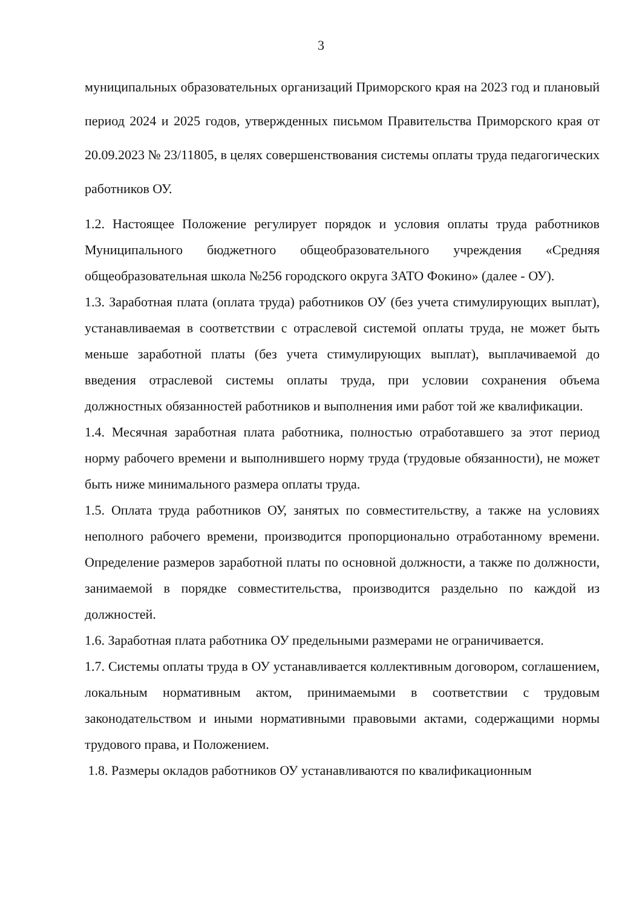3
муниципальных образовательных организаций Приморского края на 2023 год и плановый период 2024 и 2025 годов, утвержденных письмом Правительства Приморского края от 20.09.2023 № 23/11805, в целях совершенствования системы оплаты труда педагогических работников ОУ.
1.2. Настоящее Положение регулирует порядок и условия оплаты труда работников Муниципального бюджетного общеобразовательного учреждения «Средняя общеобразовательная школа №256 городского округа ЗАТО Фокино» (далее - ОУ).
1.3. Заработная плата (оплата труда) работников ОУ (без учета стимулирующих выплат), устанавливаемая в соответствии с отраслевой системой оплаты труда, не может быть меньше заработной платы (без учета стимулирующих выплат), выплачиваемой до введения отраслевой системы оплаты труда, при условии сохранения объема должностных обязанностей работников и выполнения ими работ той же квалификации.
1.4. Месячная заработная плата работника, полностью отработавшего за этот период норму рабочего времени и выполнившего норму труда (трудовые обязанности), не может быть ниже минимального размера оплаты труда.
1.5. Оплата труда работников ОУ, занятых по совместительству, а также на условиях неполного рабочего времени, производится пропорционально отработанному времени. Определение размеров заработной платы по основной должности, а также по должности, занимаемой в порядке совместительства, производится раздельно по каждой из должностей.
1.6. Заработная плата работника ОУ предельными размерами не ограничивается.
1.7. Системы оплаты труда в ОУ устанавливается коллективным договором, соглашением, локальным нормативным актом, принимаемыми в соответствии с трудовым законодательством и иными нормативными правовыми актами, содержащими нормы трудового права, и Положением.
1.8. Размеры окладов работников ОУ устанавливаются по квалификационным